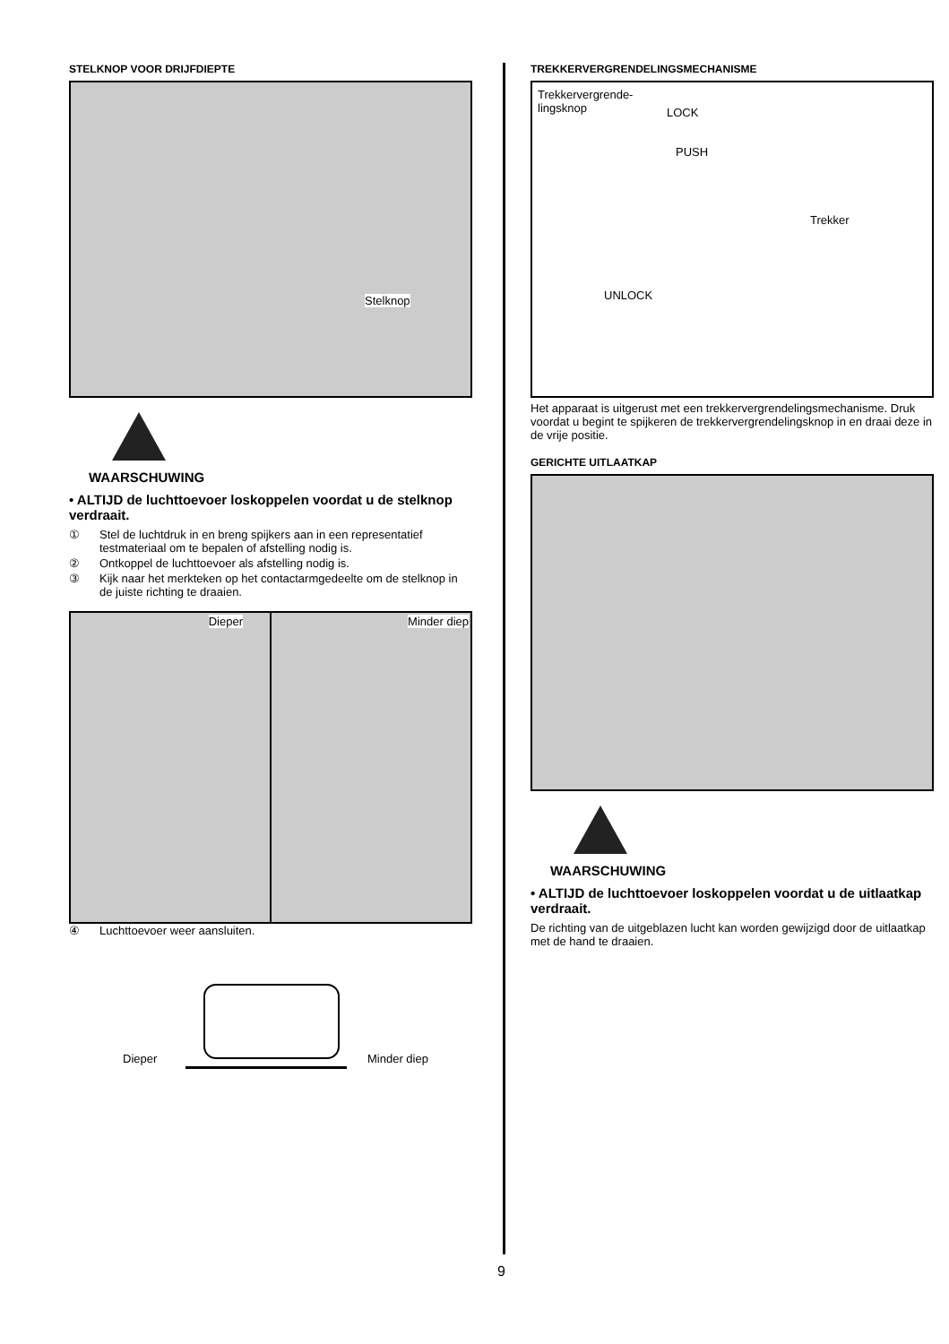STELKNOP VOOR DRIJFDIEPTE
Stelknop
WAARSCHUWING
• ALTIJD de luchttoevoer loskoppelen voordat u de stelknop verdraait.
① Stel de luchtdruk in en breng spijkers aan in een representatief testmateriaal om te bepalen of afstelling nodig is.
② Ontkoppel de luchttoevoer als afstelling nodig is.
③ Kijk naar het merkteken op het contactarmgedeelte om de stelknop in de juiste richting te draaien.
Dieper
Minder diep
④ Luchttoevoer weer aansluiten.
Dieper Minder diep
TREKKERVERGRENDELINGSMECHANISME
Trekkervergrende-
lingsknop
LOCK
PUSH
Trekker
UNLOCK
Het apparaat is uitgerust met een trekkervergrendelingsmechanisme. Druk voordat u begint te spijkeren de trekkervergrendelingsknop in en draai deze in de vrije positie.
GERICHTE UITLAATKAP
WAARSCHUWING
• ALTIJD de luchttoevoer loskoppelen voordat u de uitlaatkap verdraait.
De richting van de uitgeblazen lucht kan worden gewijzigd door de uitlaatkap met de hand te draaien.
9